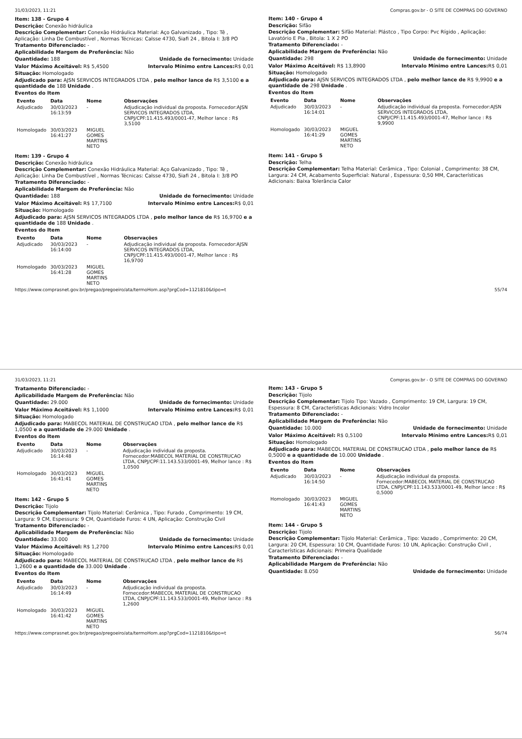31/03/2023, 11:21 Compras.gov.br - O SITE DE COMPRAS DO GOVERNO
Item: 138 - Grupo 4
Descrição: Conexão hidráulica
Descrição Complementar: Conexão Hidráulica Material: Aço Galvanizado , Tipo: Tê , Aplicação: Linha De Combustível , Normas Técnicas: Calsse 4730, Siafi 24 , Bitola I: 3/8 PO
Tratamento Diferenciado: -
Aplicabilidade Margem de Preferência: Não
Quantidade: 188 Unidade de fornecimento: Unidade
Valor Máximo Aceitável: R$ 5,4500
Intervalo Mínimo entre Lances: R$ 0,01
Situação: Homologado
Adjudicado para: AJSN SERVICOS INTEGRADOS LTDA , pelo melhor lance de R$ 3,5100 e a quantidade de 188 Unidade .
Eventos do Item
| Evento | Data | Nome | Observações |
| --- | --- | --- | --- |
| Adjudicado | 30/03/2023 16:13:59 | - | Adjudicação individual da proposta. Fornecedor:AJSN SERVICOS INTEGRADOS LTDA, CNPJ/CPF:11.415.493/0001-47, Melhor lance : R$ 3,5100 |
| Homologado | 30/03/2023 16:41:27 | MIGUEL GOMES MARTINS NETO | |
Item: 139 - Grupo 4
Descrição: Conexão hidráulica
Descrição Complementar: Conexão Hidráulica Material: Aço Galvanizado , Tipo: Tê , Aplicação: Linha De Combustível , Normas Técnicas: Calsse 4730, Siafi 24 , Bitola I: 3/8 PO
Tratamento Diferenciado: -
Aplicabilidade Margem de Preferência: Não
Quantidade: 188 Unidade de fornecimento: Unidade
Valor Máximo Aceitável: R$ 17,7100
Intervalo Mínimo entre Lances: R$ 0,01
Situação: Homologado
Adjudicado para: AJSN SERVICOS INTEGRADOS LTDA , pelo melhor lance de R$ 16,9700 e a quantidade de 188 Unidade .
Eventos do Item
| Evento | Data | Nome | Observações |
| --- | --- | --- | --- |
| Adjudicado | 30/03/2023 16:14:00 | - | Adjudicação individual da proposta. Fornecedor:AJSN SERVICOS INTEGRADOS LTDA, CNPJ/CPF:11.415.493/0001-47, Melhor lance : R$ 16,9700 |
| Homologado | 30/03/2023 16:41:28 | MIGUEL GOMES MARTINS NETO | |
Item: 140 - Grupo 4
Descrição: Sifão
Descrição Complementar: Sifão Material: Plástco , Tipo Corpo: Pvc Rígido , Aplicação: Lavatório E Pia , Bitola: 1 X 2 PO
Tratamento Diferenciado: -
Aplicabilidade Margem de Preferência: Não
Quantidade: 298 Unidade de fornecimento: Unidade
Valor Máximo Aceitável: R$ 13,8900
Intervalo Mínimo entre Lances: R$ 0,01
Situação: Homologado
Adjudicado para: AJSN SERVICOS INTEGRADOS LTDA , pelo melhor lance de R$ 9,9900 e a quantidade de 298 Unidade .
Eventos do Item
| Evento | Data | Nome | Observações |
| --- | --- | --- | --- |
| Adjudicado | 30/03/2023 16:14:01 | - | Adjudicação individual da proposta. Fornecedor:AJSN SERVICOS INTEGRADOS LTDA, CNPJ/CPF:11.415.493/0001-47, Melhor lance : R$ 9,9900 |
| Homologado | 30/03/2023 16:41:29 | MIGUEL GOMES MARTINS NETO | |
Item: 141 - Grupo 5
Descrição: Telha
Descrição Complementar: Telha Material: Cerâmica , Tipo: Colonial , Comprimento: 38 CM, Largura: 24 CM, Acabamento Superficial: Natural , Espessura: 0,50 MM, Características Adicionais: Baixa Tolerância Calor
https://www.comprasnet.gov.br/pregao/pregoeiro/ata/termoHom.asp?prgCod=1121810&tipo=t 55/74
31/03/2023, 11:21 Compras.gov.br - O SITE DE COMPRAS DO GOVERNO
Tratamento Diferenciado: -
Aplicabilidade Margem de Preferência: Não
Quantidade: 29.000 Unidade de fornecimento: Unidade
Valor Máximo Aceitável: R$ 1,1000
Intervalo Mínimo entre Lances: R$ 0,01
Situação: Homologado
Adjudicado para: MABECOL MATERIAL DE CONSTRUCAO LTDA , pelo melhor lance de R$ 1,0500 e a quantidade de 29.000 Unidade .
Eventos do Item
| Evento | Data | Nome | Observações |
| --- | --- | --- | --- |
| Adjudicado | 30/03/2023 16:14:48 | - | Adjudicação individual da proposta. Fornecedor:MABECOL MATERIAL DE CONSTRUCAO LTDA, CNPJ/CPF:11.143.533/0001-49, Melhor lance : R$ 1,0500 |
| Homologado | 30/03/2023 16:41:41 | MIGUEL GOMES MARTINS NETO | |
Item: 142 - Grupo 5
Descrição: Tijolo
Descrição Complementar: Tijolo Material: Cerâmica , Tipo: Furado , Comprimento: 19 CM, Largura: 9 CM, Espessura: 9 CM, Quantidade Furos: 4 UN, Aplicação: Construção Civil
Tratamento Diferenciado: -
Aplicabilidade Margem de Preferência: Não
Quantidade: 33.000 Unidade de fornecimento: Unidade
Valor Máximo Aceitável: R$ 1,2700
Intervalo Mínimo entre Lances: R$ 0,01
Situação: Homologado
Adjudicado para: MABECOL MATERIAL DE CONSTRUCAO LTDA , pelo melhor lance de R$ 1,2600 e a quantidade de 33.000 Unidade .
Eventos do Item
| Evento | Data | Nome | Observações |
| --- | --- | --- | --- |
| Adjudicado | 30/03/2023 16:14:49 | - | Adjudicação individual da proposta. Fornecedor:MABECOL MATERIAL DE CONSTRUCAO LTDA, CNPJ/CPF:11.143.533/0001-49, Melhor lance : R$ 1,2600 |
| Homologado | 30/03/2023 16:41:42 | MIGUEL GOMES MARTINS NETO | |
Item: 143 - Grupo 5
Descrição: Tijolo
Descrição Complementar: Tijolo Tipo: Vazado , Comprimento: 19 CM, Largura: 19 CM, Espessura: 8 CM, Características Adicionais: Vidro Incolor
Tratamento Diferenciado: -
Aplicabilidade Margem de Preferência: Não
Quantidade: 10.000 Unidade de fornecimento: Unidade
Valor Máximo Aceitável: R$ 0,5100
Intervalo Mínimo entre Lances: R$ 0,01
Situação: Homologado
Adjudicado para: MABECOL MATERIAL DE CONSTRUCAO LTDA , pelo melhor lance de R$ 0,5000 e a quantidade de 10.000 Unidade .
Eventos do Item
| Evento | Data | Nome | Observações |
| --- | --- | --- | --- |
| Adjudicado | 30/03/2023 16:14:50 | - | Adjudicação individual da proposta. Fornecedor:MABECOL MATERIAL DE CONSTRUCAO LTDA, CNPJ/CPF:11.143.533/0001-49, Melhor lance : R$ 0,5000 |
| Homologado | 30/03/2023 16:41:43 | MIGUEL GOMES MARTINS NETO | |
Item: 144 - Grupo 5
Descrição: Tijolo
Descrição Complementar: Tijolo Material: Cerâmica , Tipo: Vazado , Comprimento: 20 CM, Largura: 20 CM, Espessura: 10 CM, Quantidade Furos: 10 UN, Aplicação: Construção Civil , Características Adicionais: Primeira Qualidade
Tratamento Diferenciado: -
Aplicabilidade Margem de Preferência: Não
Quantidade: 8.050 Unidade de fornecimento: Unidade
https://www.comprasnet.gov.br/pregao/pregoeiro/ata/termoHom.asp?prgCod=1121810&tipo=t 56/74